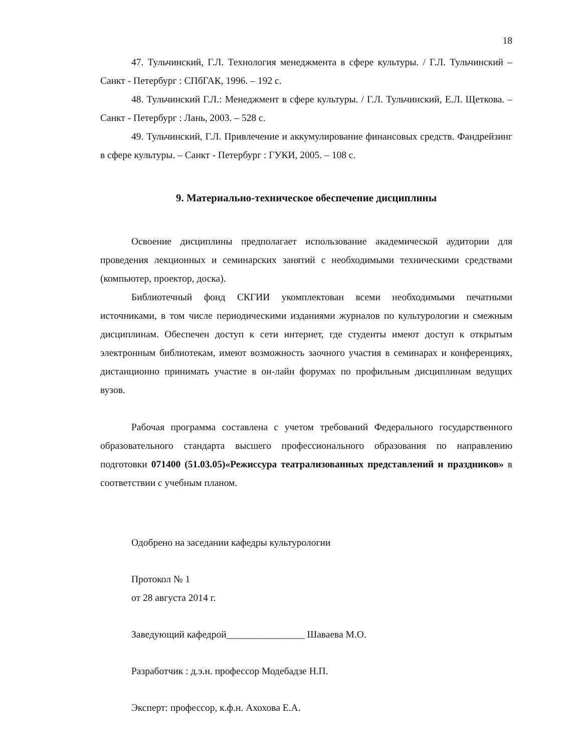18
47. Тульчинский, Г.Л. Технология менеджмента в сфере культуры. / Г.Л. Тульчинский – Санкт - Петербург : СПбГАК, 1996. – 192 с.
48. Тульчинский Г.Л.: Менеджмент в сфере культуры. / Г.Л. Тульчинский, Е.Л. Щеткова. – Санкт - Петербург : Лань, 2003. – 528 с.
49. Тульчинский, Г.Л. Привлечение и аккумулирование финансовых средств. Фандрейзинг в сфере культуры. – Санкт - Петербург : ГУКИ, 2005. – 108 с.
9. Материально-техническое обеспечение дисциплины
Освоение дисциплины предполагает использование академической аудитории для проведения лекционных и семинарских занятий с необходимыми техническими средствами (компьютер, проектор, доска).
Библиотечный фонд СКГИИ укомплектован всеми необходимыми печатными источниками, в том числе периодическими изданиями журналов по культурологии и смежным дисциплинам. Обеспечен доступ к сети интернет, где студенты имеют доступ к открытым электронным библиотекам, имеют возможность заочного участия в семинарах и конференциях, дистанционно принимать участие в он-лайн форумах по профильным дисциплинам ведущих вузов.
Рабочая программа составлена с учетом требований Федерального государственного образовательного стандарта высшего профессионального образования по направлению подготовки 071400 (51.03.05)«Режиссура театрализованных представлений и праздников» в соответствии с учебным планом.
Одобрено на заседании кафедры культурологии
Протокол № 1
от 28 августа 2014 г.
Заведующий кафедрой________________ Шаваева М.О.
Разработчик : д.э.н. профессор Модебадзе Н.П.
Эксперт: профессор, к.ф.н. Ахохова Е.А.